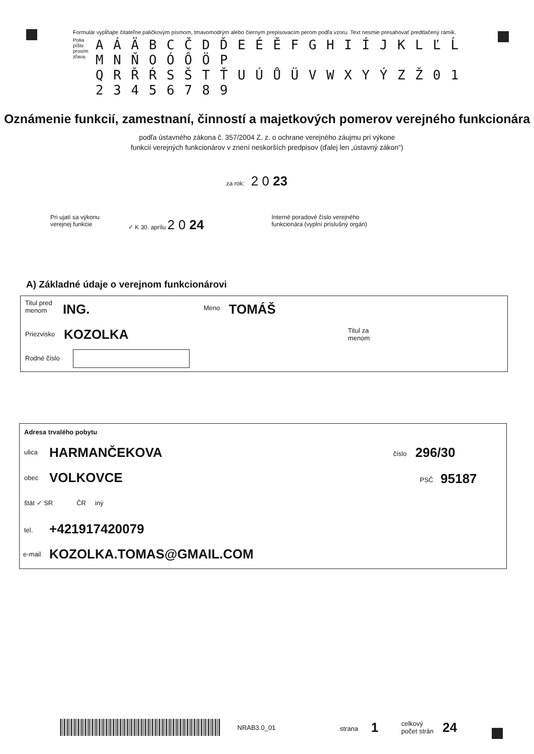Formulár vypĺňajte čitateľne paličkovým písmom, tmavomodrým alebo čiernym prepisovacím perom podľa vzoru. Text nesmie presahovať predtlačený rámik.
Polia píšte prosím zľava.
A Á Ä B C Č D Ď E É Ě F G H I Í J K L Ľ Ĺ M N Ň O Ó Ô Ö P
Q R Ř Ŕ S Š T Ť U Ú Ů Ü V W X Y Ý Z Ž 0 1 2 3 4 5 6 7 8 9
Oznámenie funkcií, zamestnaní, činností a majetkových pomerov verejného funkcionára
podľa ústavného zákona č. 357/2004 Z. z. o ochrane verejného záujmu pri výkone
funkcií verejných funkcionárov v znení neskorších predpisov (ďalej len „ústavný zákon")
za rok: 2 0 23
Pri ujatí sa výkonu verejnej funkcie
✓ K 30. aprílu 2 0 24
Interné poradové číslo verejného funkcionára (vyplní príslušný orgán)
A) Základné údaje o verejnom funkcionárovi
Titul pred menom
ING. Meno TOMÁŠ
Priezvisko KOZOLKA
Titul za menom
Rodné číslo
Adresa trvalého pobytu
ulica HARMANČEKOVA číslo 296/30
obec VOLKOVCE PSČ 95187
štát ✓ SR ČR iný
tel. +421917420079
e-mail KOZOLKA.TOMAS@GMAIL.COM
NRAB3.0_01 strana 1
celkový počet strán
24